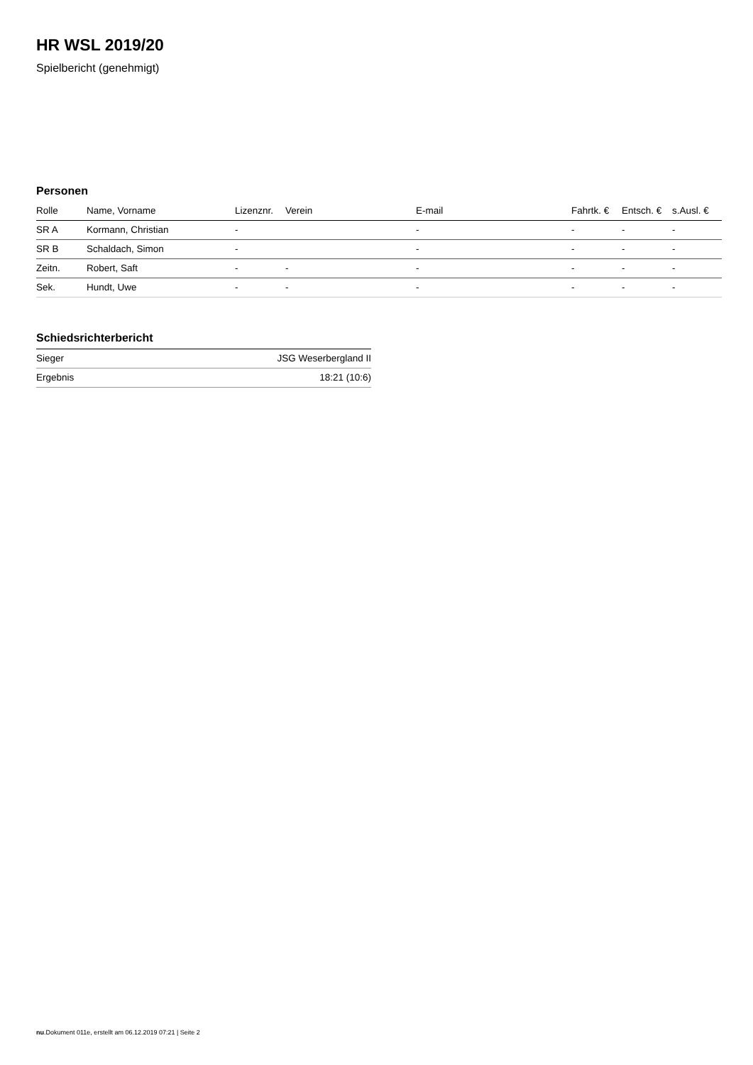HR WSL 2019/20
Spielbericht (genehmigt)
Personen
| Rolle | Name, Vorname | Lizenznr. | Verein | E-mail | Fahrtk. € | Entsch. € | s.Ausl. € |
| --- | --- | --- | --- | --- | --- | --- | --- |
| SR A | Kormann, Christian | - | | - | - | - | - |
| SR B | Schaldach, Simon | - | | - | - | - | - |
| Zeitn. | Robert, Saft | - | - | - | - | - | - |
| Sek. | Hundt, Uwe | - | - | - | - | - | - |
Schiedsrichterbericht
| Sieger | JSG Weserbergland II |
| Ergebnis | 18:21 (10:6) |
nu.Dokument 011e, erstellt am 06.12.2019 07:21 | Seite 2